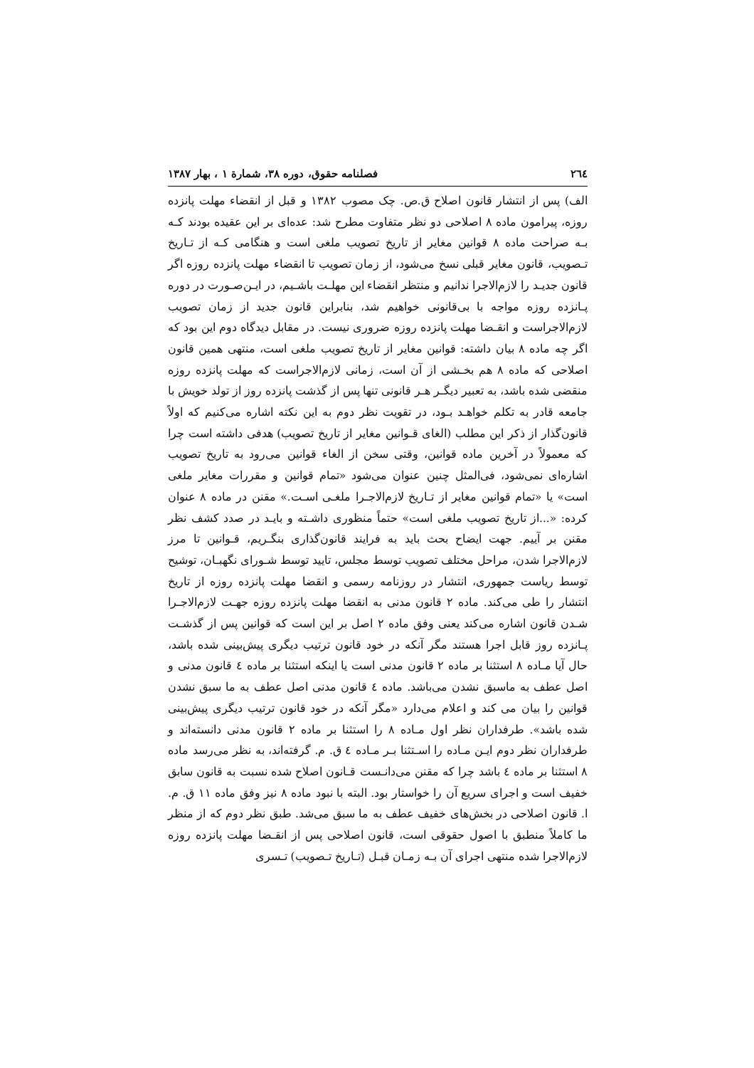٢٦٤ فصلنامه حقوق، دوره ٣٨، شمارة ١ ، بهار ١٣٨٧
الف) پس از انتشار قانون اصلاح ق.ص. چک مصوب ١٣٨٢ و قبل از انقضاء مهلت پانزده روزه، پیرامون ماده ٨ اصلاحی دو نظر متفاوت مطرح شد: عده‌ای بر این عقیده بودند کـه بـه صراحت ماده ٨ قوانین مغایر از تاریخ تصویب ملغی است و هنگامی کـه از تـاریخ تـصویب، قانون مغایر قبلی نسخ می‌شود، از زمان تصویب تا انقضاء مهلت پانزده روزه اگر قانون جدیـد را لازم‌الاجرا ندانیم و منتظر انقضاء این مهلـت باشـیم، در ایـن‌صـورت در دوره پـانزده روزه مواجه با بی‌قانونی خواهیم شد، بنابراین قانون جدید از زمان تصویب لازم‌الاجراست و انقـضا مهلت پانزده روزه ضروری نیست. در مقابل دیدگاه دوم این بود که اگر چه ماده ٨ بیان داشته: قوانین مغایر از تاریخ تصویب ملغی است، منتهی همین قانون اصلاحی که ماده ٨ هم بخـشی از آن است، زمانی لازم‌الاجراست که مهلت پانزده روزه منقضی شده باشد، به تعبیر دیگـر هـر قانونی تنها پس از گذشت پانزده روز از تولد خویش با جامعه قادر به تکلم خواهـد بـود، در تقویت نظر دوم به این نکته اشاره می‌کنیم که اولاً قانون‌گذار از ذکر این مطلب (الغای قـوانین مغایر از تاریخ تصویب) هدفی داشته است چرا که معمولاً در آخرین ماده قوانین، وقتی سخن از الغاء قوانین می‌رود به تاریخ تصویب اشاره‌ای نمی‌شود، فی‌المثل چنین عنوان می‌شود «تمام قوانین و مقررات مغایر ملغی است» یا «تمام قوانین مغایر از تـاریخ لازم‌الاجـرا ملغـی اسـت.» مقنن در ماده ٨ عنوان کرده: «...از تاریخ تصویب ملغی است» حتماً منظوری داشـته و بایـد در صدد کشف نظر مقنن بر آییم. جهت ایضاح بحث باید به فرایند قانون‌گذاری بنگـریم، قـوانین تا مرز لازم‌الاجرا شدن، مراحل مختلف تصویب توسط مجلس، تایید توسط شـورای نگهبـان، توشیح توسط ریاست جمهوری، انتشار در روزنامه رسمی و انقضا مهلت پانزده روزه از تاریخ انتشار را طی می‌کند. ماده ٢ قانون مدنی به انقضا مهلت پانزده روزه جهـت لازم‌الاجـرا شـدن قانون اشاره می‌کند یعنی وفق ماده ٢ اصل بر این است که قوانین پس از گذشـت پـانزده روز قابل اجرا هستند مگر آنکه در خود قانون ترتیب دیگری پیش‌بینی شده باشد، حال آیا مـاده ٨ استثنا بر ماده ٢ قانون مدنی است یا اینکه استثنا بر ماده ٤ قانون مدنی و اصل عطف به ماسبق نشدن می‌باشد. ماده ٤ قانون مدنی اصل عطف به ما سبق نشدن قوانین را بیان می کند و اعلام می‌دارد «مگر آنکه در خود قانون ترتیب دیگری پیش‌بینی شده باشد». طرفداران نظر اول مـاده ٨ را استثنا بر ماده ٢ قانون مدنی دانسته‌اند و طرفداران نظر دوم ایـن مـاده را اسـتثنا بـر مـاده ٤ ق. م. گرفته‌اند، به نظر می‌رسد ماده ٨ استثنا بر ماده ٤ باشد چرا که مقنن می‌دانـست قـانون اصلاح شده نسبت به قانون سابق خفیف است و اجرای سریع آن را خواستار بود. البته با نبود ماده ٨ نیز وفق ماده ١١ ق. م. ا. قانون اصلاحی در بخش‌های خفیف عطف به ما سبق می‌شد. طبق نظر دوم که از منظر ما کاملاً منطبق با اصول حقوقی است، قانون اصلاحی پس از انقـضا مهلت پانزده روزه لازم‌الاجرا شده منتهی اجرای آن بـه زمـان قبـل (تـاریخ تـصویب) تـسری